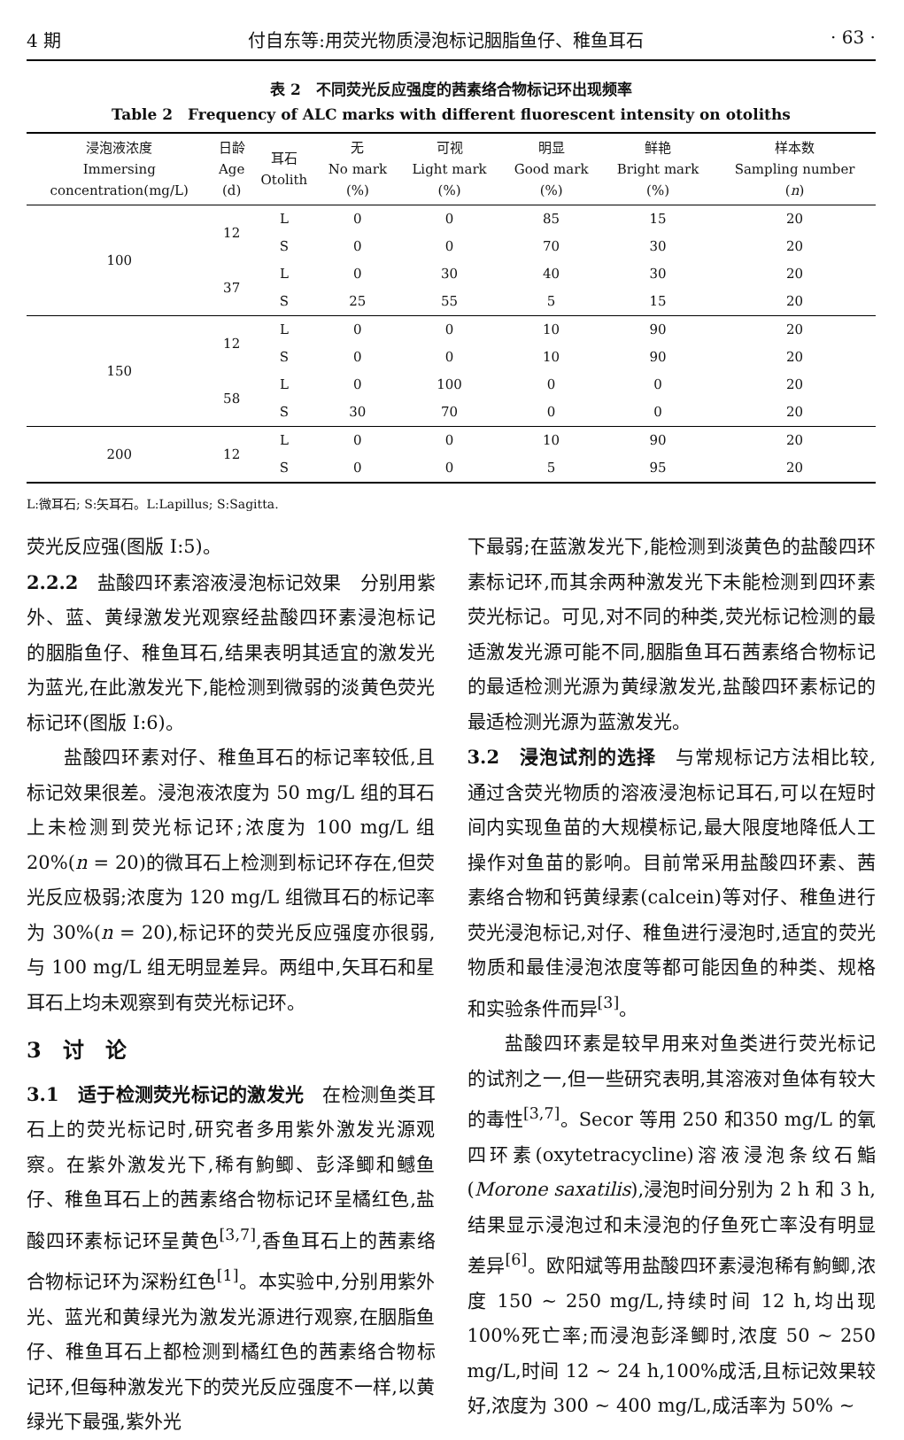4 期 付自东等:用荧光物质浸泡标记胭脂鱼仔、稚鱼耳石 · 63 ·
表 2　不同荧光反应强度的茜素络合物标记环出现频率
Table 2　Frequency of ALC marks with different fluorescent intensity on otoliths
| 浸泡液浓度 Immersing concentration(mg/L) | 日龄 Age (d) | 耳石 Otolith | 无 No mark (%) | 可视 Light mark (%) | 明显 Good mark (%) | 鲜艳 Bright mark (%) | 样本数 Sampling number ( n ) |
| --- | --- | --- | --- | --- | --- | --- | --- |
| 100 | 12 | L | 0 | 0 | 85 | 15 | 20 |
| | | S | 0 | 0 | 70 | 30 | 20 |
| | 37 | L | 0 | 30 | 40 | 30 | 20 |
| | | S | 25 | 55 | 5 | 15 | 20 |
| 150 | 12 | L | 0 | 0 | 10 | 90 | 20 |
| | | S | 0 | 0 | 10 | 90 | 20 |
| | 58 | L | 0 | 100 | 0 | 0 | 20 |
| | | S | 30 | 70 | 0 | 0 | 20 |
| 200 | 12 | L | 0 | 0 | 10 | 90 | 20 |
| | | S | 0 | 0 | 5 | 95 | 20 |
L:微耳石; S:矢耳石。L:Lapillus; S:Sagitta.
荧光反应强(图版 I:5)。
2.2.2　盐酸四环素溶液浸泡标记效果　分别用紫外、蓝、黄绿激发光观察经盐酸四环素浸泡标记的胭脂鱼仔、稚鱼耳石,结果表明其适宜的激发光为蓝光,在此激发光下,能检测到微弱的淡黄色荧光标记环(图版 I:6)。
盐酸四环素对仔、稚鱼耳石的标记率较低,且标记效果很差。浸泡液浓度为 50 mg/L 组的耳石上未检测到荧光标记环;浓度为 100 mg/L 组 20%(n = 20)的微耳石上检测到标记环存在,但荧光反应极弱;浓度为 120 mg/L 组微耳石的标记率为 30%(n = 20),标记环的荧光反应强度亦很弱,与 100 mg/L 组无明显差异。两组中,矢耳石和星耳石上均未观察到有荧光标记环。
3　讨　论
3.1　适于检测荧光标记的激发光　在检测鱼类耳石上的荧光标记时,研究者多用紫外激发光源观察。在紫外激发光下,稀有鮈鲫、彭泽鲫和鳡鱼仔、稚鱼耳石上的茜素络合物标记环呈橘红色,盐酸四环素标记环呈黄色<sup>[3,7]</sup>,香鱼耳石上的茜素络合物标记环为深粉红色<sup>[1]</sup>。本实验中,分别用紫外光、蓝光和黄绿光为激发光源进行观察,在胭脂鱼仔、稚鱼耳石上都检测到橘红色的茜素络合物标记环,但每种激发光下的荧光反应强度不一样,以黄绿光下最强,紫外光
下最弱;在蓝激发光下,能检测到淡黄色的盐酸四环素标记环,而其余两种激发光下未能检测到四环素荧光标记。可见,对不同的种类,荧光标记检测的最适激发光源可能不同,胭脂鱼耳石茜素络合物标记的最适检测光源为黄绿激发光,盐酸四环素标记的最适检测光源为蓝激发光。
3.2　浸泡试剂的选择　与常规标记方法相比较,通过含荧光物质的溶液浸泡标记耳石,可以在短时间内实现鱼苗的大规模标记,最大限度地降低人工操作对鱼苗的影响。目前常采用盐酸四环素、茜素络合物和钙黄绿素(calcein)等对仔、稚鱼进行荧光浸泡标记,对仔、稚鱼进行浸泡时,适宜的荧光物质和最佳浸泡浓度等都可能因鱼的种类、规格和实验条件而异<sup>[3]</sup>。
盐酸四环素是较早用来对鱼类进行荧光标记的试剂之一,但一些研究表明,其溶液对鱼体有较大的毒性<sup>[3,7]</sup>。Secor 等用 250 和350 mg/L 的氧四环素(oxytetracycline)溶液浸泡条纹石鮨(Morone saxatilis),浸泡时间分别为 2 h 和 3 h,结果显示浸泡过和未浸泡的仔鱼死亡率没有明显差异<sup>[6]</sup>。欧阳斌等用盐酸四环素浸泡稀有鮈鲫,浓度 150 ~ 250 mg/L,持续时间 12 h,均出现 100%死亡率;而浸泡彭泽鲫时,浓度 50 ~ 250 mg/L,时间 12 ~ 24 h,100%成活,且标记效果较好,浓度为 300 ~ 400 mg/L,成活率为 50% ~